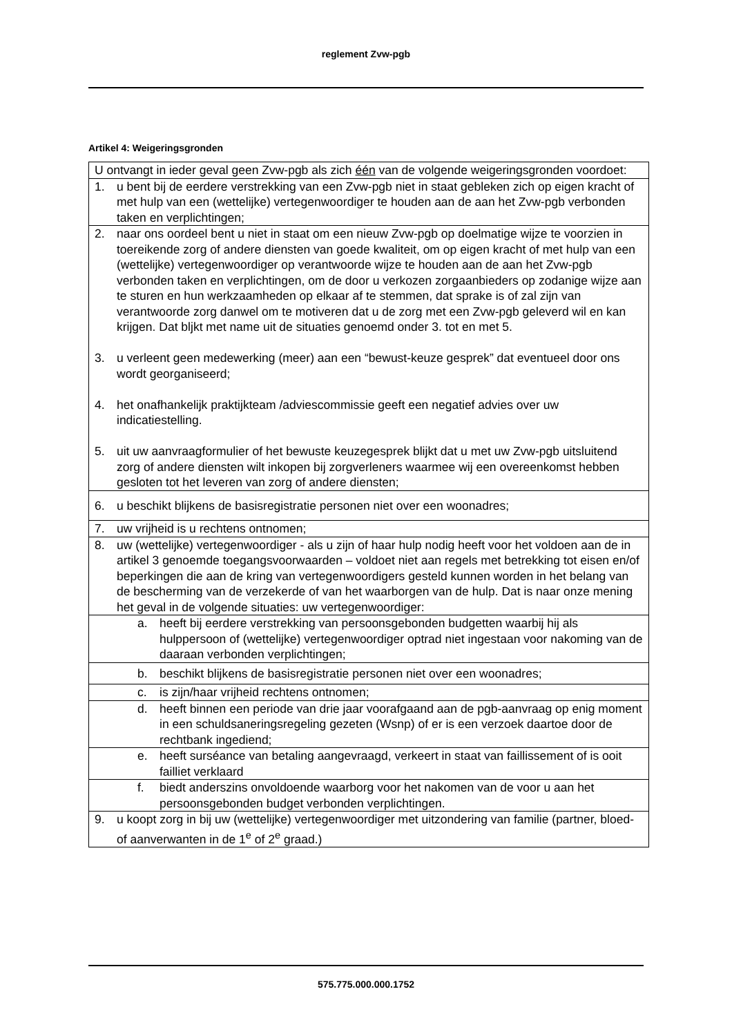reglement Zvw-pgb
Artikel 4: Weigeringsgronden
| U ontvangt in ieder geval geen Zvw-pgb als zich één van de volgende weigeringsgronden voordoet: |
| 1. u bent bij de eerdere verstrekking van een Zvw-pgb niet in staat gebleken zich op eigen kracht of met hulp van een (wettelijke) vertegenwoordiger te houden aan de aan het Zvw-pgb verbonden taken en verplichtingen; |
| 2. naar ons oordeel bent u niet in staat om een nieuw Zvw-pgb op doelmatige wijze te voorzien in toereikende zorg of andere diensten van goede kwaliteit, om op eigen kracht of met hulp van een (wettelijke) vertegenwoordiger op verantwoorde wijze te houden aan de aan het Zvw-pgb verbonden taken en verplichtingen, om de door u verkozen zorgaanbieders op zodanige wijze aan te sturen en hun werkzaamheden op elkaar af te stemmen, dat sprake is of zal zijn van verantwoorde zorg danwel om te motiveren dat u de zorg met een Zvw-pgb geleverd wil en kan krijgen. Dat bljkt met name uit de situaties genoemd onder 3. tot en met 5. 3. u verleent geen medewerking (meer) aan een “bewust-keuze gesprek” dat eventueel door ons wordt georganiseerd; 4. het onafhankelijk praktijkteam /adviescommissie geeft een negatief advies over uw indicatiestelling. 5. uit uw aanvraagformulier of het bewuste keuzegesprek blijkt dat u met uw Zvw-pgb uitsluitend zorg of andere diensten wilt inkopen bij zorgverleners waarmee wij een overeenkomst hebben gesloten tot het leveren van zorg of andere diensten; |
| 6. u beschikt blijkens de basisregistratie personen niet over een woonadres; |
| 7. uw vrijheid is u rechtens ontnomen; |
| 8. uw (wettelijke) vertegenwoordiger - als u zijn of haar hulp nodig heeft voor het voldoen aan de in artikel 3 genoemde toegangsvoorwaarden – voldoet niet aan regels met betrekking tot eisen en/of beperkingen die aan de kring van vertegenwoordigers gesteld kunnen worden in het belang van de bescherming van de verzekerde of van het waarborgen van de hulp. Dat is naar onze mening het geval in de volgende situaties: uw vertegenwoordiger: |
| a. heeft bij eerdere verstrekking van persoonsgebonden budgetten waarbij hij als hulppersoon of (wettelijke) vertegenwoordiger optrad niet ingestaan voor nakoming van de daaraan verbonden verplichtingen; |
| b. beschikt blijkens de basisregistratie personen niet over een woonadres; |
| c. is zijn/haar vrijheid rechtens ontnomen; |
| d. heeft binnen een periode van drie jaar voorafgaand aan de pgb-aanvraag op enig moment in een schuldsaneringsregeling gezeten (Wsnp) of er is een verzoek daartoe door de rechtbank ingediend; |
| e. heeft surséance van betaling aangevraagd, verkeert in staat van faillissement of is ooit failliet verklaard |
| f. biedt anderszins onvoldoende waarborg voor het nakomen van de voor u aan het persoonsgebonden budget verbonden verplichtingen. |
| 9. u koopt zorg in bij uw (wettelijke) vertegenwoordiger met uitzondering van familie (partner, bloed- of aanverwanten in de 1<sup>e</sup> of 2<sup>e</sup> graad.) |
575.775.000.000.1752